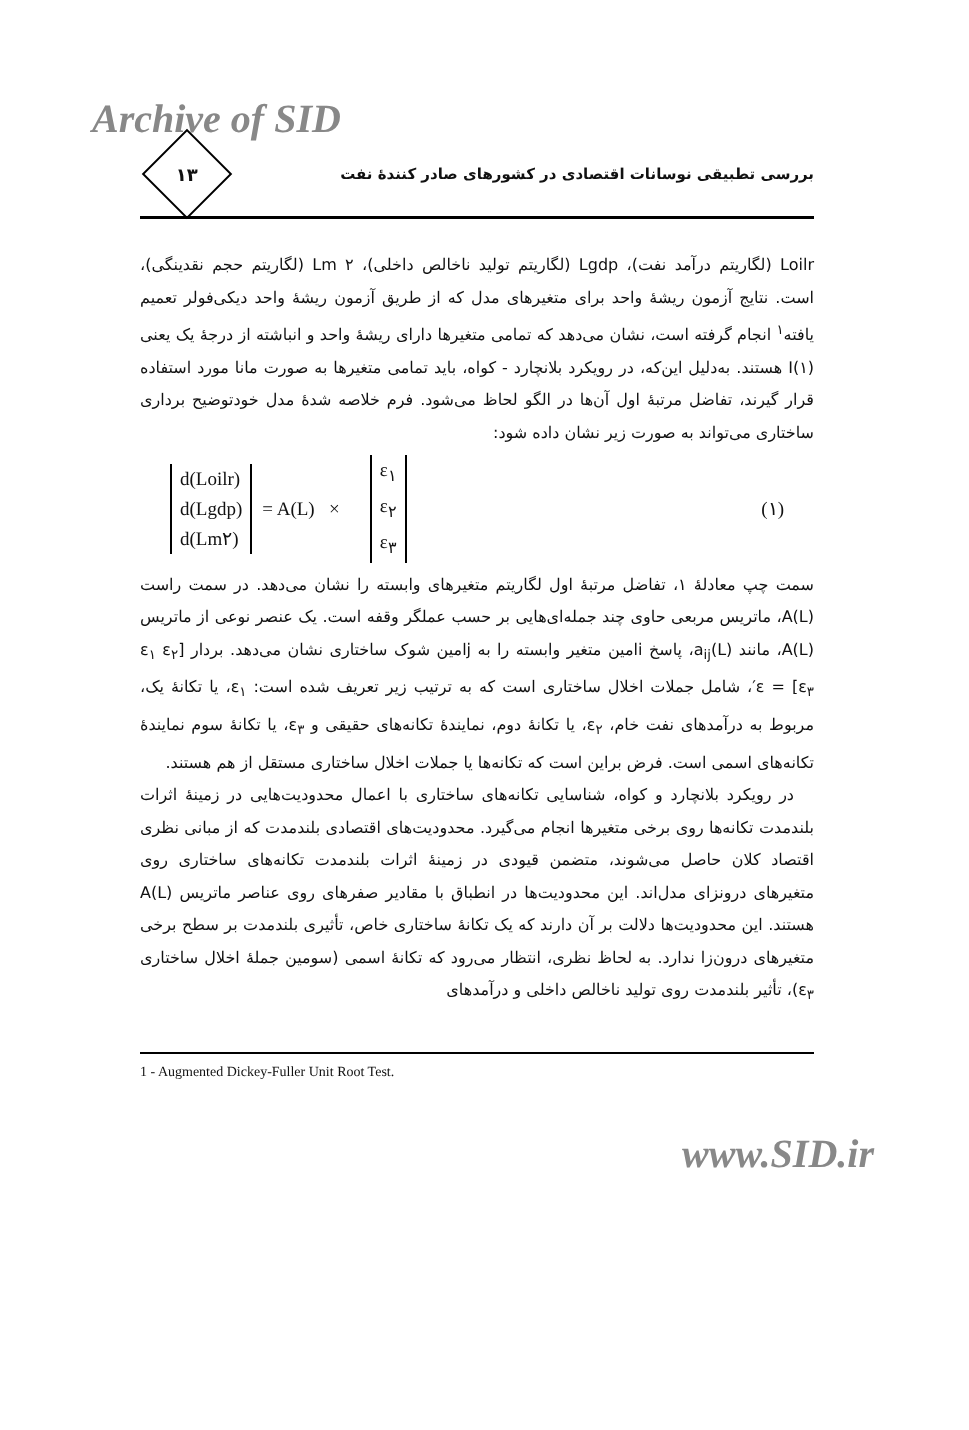Archive of SID
۱۳
بررسی تطبیقی نوسانات اقتصادی در کشورهای صادر کنندهٔ نفت
Loilr (لگاریتم درآمد نفت)، Lgdp (لگاریتم تولید ناخالص داخلی)، Lm ۲ (لگاریتم حجم نقدینگی)، است. نتایج آزمون ریشهٔ واحد برای متغیرهای مدل که از طریق آزمون ریشهٔ واحد دیکی‌فولر تعمیم یافته<sup>۱</sup> انجام گرفته است، نشان می‌دهد که تمامی متغیرها دارای ریشهٔ واحد و انباشته از درجهٔ یک یعنی I(۱) هستند. به‌دلیل این‌که، در رویکرد بلانچارد - کواه، باید تمامی متغیرها به صورت مانا مورد استفاده قرار گیرند، تفاضل مرتبهٔ اول آن‌ها در الگو لحاظ می‌شود. فرم خلاصه شدهٔ مدل خودتوضیح برداری ساختاری می‌تواند به صورت زیر نشان داده شود:
d(Loilr)
d(Lgdp)
d(Lm۲)
= A(L) ×
ε<sub>۱</sub>
ε<sub>۲</sub>
ε<sub>۳</sub>
(۱)
سمت چپ معادلهٔ ۱، تفاضل مرتبهٔ اول لگاریتم متغیرهای وابسته را نشان می‌دهد. در سمت راست A(L)، ماتریس مربعی حاوی چند جمله‌ای‌هایی بر حسب عملگر وقفه است. یک عنصر نوعی از ماتریس A(L)، مانند a<sub>ij</sub>(L)، پاسخ iامین متغیر وابسته را به jامین شوک ساختاری نشان می‌دهد. بردار [ε<sub>۱</sub> ε<sub>۲</sub> ε<sub>۳</sub>] = ε′، شامل جملات اخلال ساختاری است که به ترتیب زیر تعریف شده است: ε<sub>۱</sub>، یا تکانهٔ یک، مربوط به درآمدهای نفت خام، ε<sub>۲</sub>، یا تکانهٔ دوم، نمایندهٔ تکانه‌های حقیقی و ε<sub>۳</sub>، یا تکانهٔ سوم نمایندهٔ تکانه‌های اسمی است. فرض براین است که تکانه‌ها یا جملات اخلال ساختاری مستقل از هم هستند.
در رویکرد بلانچارد و کواه، شناسایی تکانه‌های ساختاری با اعمال محدودیت‌هایی در زمینهٔ اثرات بلندمدت تکانه‌ها روی برخی متغیرها انجام می‌گیرد. محدودیت‌های اقتصادی بلندمدت که از مبانی نظری اقتصاد کلان حاصل می‌شوند، متضمن قیودی در زمینهٔ اثرات بلندمدت تکانه‌های ساختاری روی متغیرهای درونزای مدل‌اند. این محدودیت‌ها در انطباق با مقادیر صفرهای روی عناصر ماتریس A(L) هستند. این محدودیت‌ها دلالت بر آن دارند که یک تکانهٔ ساختاری خاص، تأثیری بلندمدت بر سطح برخی متغیرهای درون‌زا ندارد. به لحاظ نظری، انتظار می‌رود که تکانهٔ اسمی (سومین جملهٔ اخلال ساختاری ε<sub>۳</sub>)، تأثیر بلندمدت روی تولید ناخالص داخلی و درآمدهای
1 - Augmented Dickey-Fuller Unit Root Test.
www.SID.ir